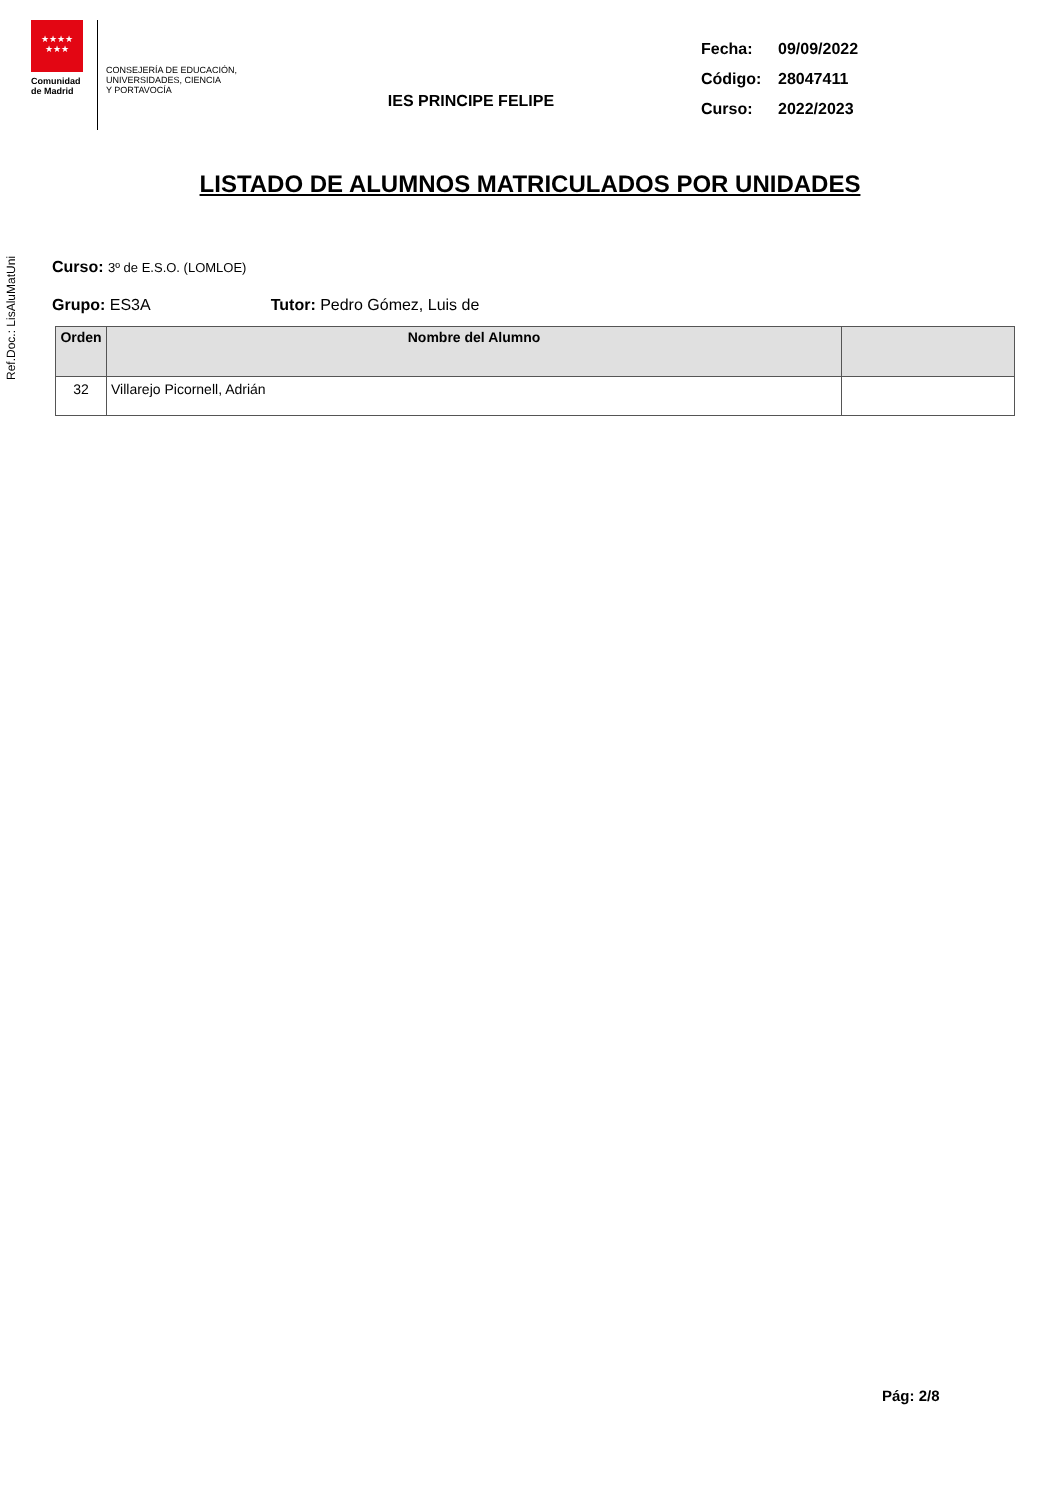★★★★
★★★
Comunidad
de Madrid
CONSEJERÍA DE EDUCACIÓN,
UNIVERSIDADES, CIENCIA
Y PORTAVOCÍA
IES PRINCIPE FELIPE
Fecha: 09/09/2022
Código: 28047411
Curso: 2022/2023
LISTADO DE ALUMNOS MATRICULADOS POR UNIDADES
Ref.Doc.: LisAluMatUni
Curso: 3º de E.S.O. (LOMLOE)
Grupo: ES3A Tutor: Pedro Gómez, Luis de
| Orden | Nombre del Alumno | |
| --- | --- | --- |
| 32 | Villarejo Picornell, Adrián | |
Pág: 2/8